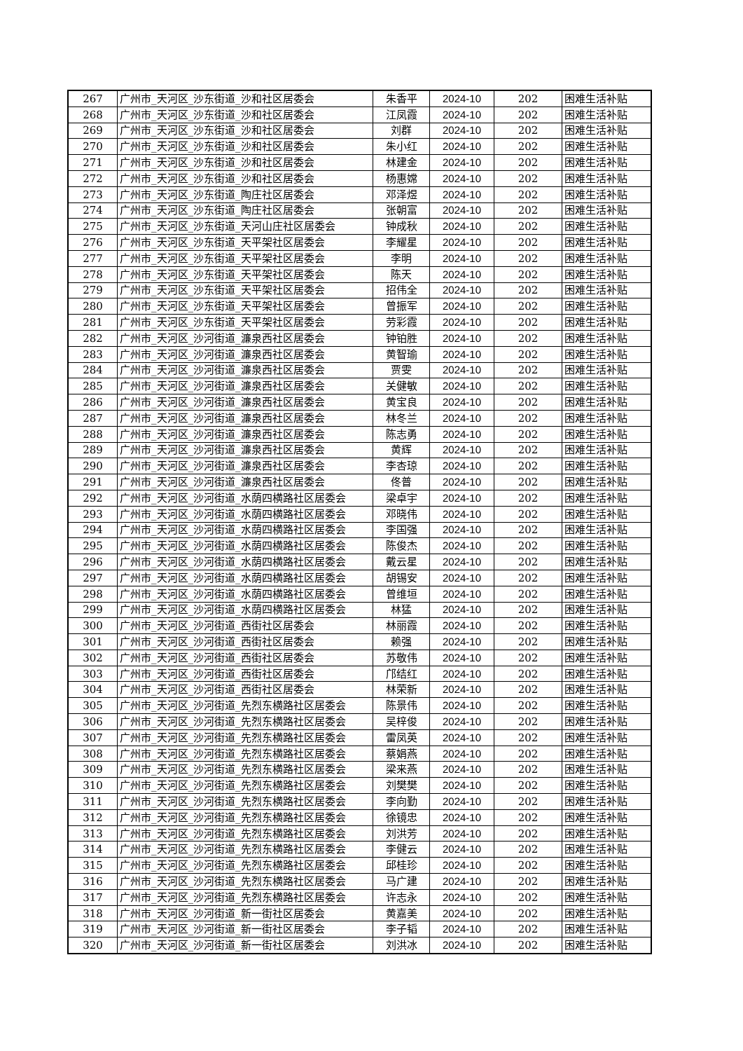| 267 | 广州市_天河区_沙东街道_沙和社区居委会 | 朱香平 | 2024-10 | 202 | 困难生活补贴 |
| 268 | 广州市_天河区_沙东街道_沙和社区居委会 | 江凤霞 | 2024-10 | 202 | 困难生活补贴 |
| 269 | 广州市_天河区_沙东街道_沙和社区居委会 | 刘群 | 2024-10 | 202 | 困难生活补贴 |
| 270 | 广州市_天河区_沙东街道_沙和社区居委会 | 朱小红 | 2024-10 | 202 | 困难生活补贴 |
| 271 | 广州市_天河区_沙东街道_沙和社区居委会 | 林建金 | 2024-10 | 202 | 困难生活补贴 |
| 272 | 广州市_天河区_沙东街道_沙和社区居委会 | 杨惠嫦 | 2024-10 | 202 | 困难生活补贴 |
| 273 | 广州市_天河区_沙东街道_陶庄社区居委会 | 邓泽煜 | 2024-10 | 202 | 困难生活补贴 |
| 274 | 广州市_天河区_沙东街道_陶庄社区居委会 | 张朝富 | 2024-10 | 202 | 困难生活补贴 |
| 275 | 广州市_天河区_沙东街道_天河山庄社区居委会 | 钟成秋 | 2024-10 | 202 | 困难生活补贴 |
| 276 | 广州市_天河区_沙东街道_天平架社区居委会 | 李耀星 | 2024-10 | 202 | 困难生活补贴 |
| 277 | 广州市_天河区_沙东街道_天平架社区居委会 | 李明 | 2024-10 | 202 | 困难生活补贴 |
| 278 | 广州市_天河区_沙东街道_天平架社区居委会 | 陈天 | 2024-10 | 202 | 困难生活补贴 |
| 279 | 广州市_天河区_沙东街道_天平架社区居委会 | 招伟全 | 2024-10 | 202 | 困难生活补贴 |
| 280 | 广州市_天河区_沙东街道_天平架社区居委会 | 曾振军 | 2024-10 | 202 | 困难生活补贴 |
| 281 | 广州市_天河区_沙东街道_天平架社区居委会 | 劳彩霞 | 2024-10 | 202 | 困难生活补贴 |
| 282 | 广州市_天河区_沙河街道_濂泉西社区居委会 | 钟铂胜 | 2024-10 | 202 | 困难生活补贴 |
| 283 | 广州市_天河区_沙河街道_濂泉西社区居委会 | 黄智瑜 | 2024-10 | 202 | 困难生活补贴 |
| 284 | 广州市_天河区_沙河街道_濂泉西社区居委会 | 贾雯 | 2024-10 | 202 | 困难生活补贴 |
| 285 | 广州市_天河区_沙河街道_濂泉西社区居委会 | 关健敏 | 2024-10 | 202 | 困难生活补贴 |
| 286 | 广州市_天河区_沙河街道_濂泉西社区居委会 | 黄宝良 | 2024-10 | 202 | 困难生活补贴 |
| 287 | 广州市_天河区_沙河街道_濂泉西社区居委会 | 林冬兰 | 2024-10 | 202 | 困难生活补贴 |
| 288 | 广州市_天河区_沙河街道_濂泉西社区居委会 | 陈志勇 | 2024-10 | 202 | 困难生活补贴 |
| 289 | 广州市_天河区_沙河街道_濂泉西社区居委会 | 黄辉 | 2024-10 | 202 | 困难生活补贴 |
| 290 | 广州市_天河区_沙河街道_濂泉西社区居委会 | 李杏琼 | 2024-10 | 202 | 困难生活补贴 |
| 291 | 广州市_天河区_沙河街道_濂泉西社区居委会 | 佟普 | 2024-10 | 202 | 困难生活补贴 |
| 292 | 广州市_天河区_沙河街道_水荫四横路社区居委会 | 梁卓宇 | 2024-10 | 202 | 困难生活补贴 |
| 293 | 广州市_天河区_沙河街道_水荫四横路社区居委会 | 邓晓伟 | 2024-10 | 202 | 困难生活补贴 |
| 294 | 广州市_天河区_沙河街道_水荫四横路社区居委会 | 李国强 | 2024-10 | 202 | 困难生活补贴 |
| 295 | 广州市_天河区_沙河街道_水荫四横路社区居委会 | 陈俊杰 | 2024-10 | 202 | 困难生活补贴 |
| 296 | 广州市_天河区_沙河街道_水荫四横路社区居委会 | 戴云星 | 2024-10 | 202 | 困难生活补贴 |
| 297 | 广州市_天河区_沙河街道_水荫四横路社区居委会 | 胡锡安 | 2024-10 | 202 | 困难生活补贴 |
| 298 | 广州市_天河区_沙河街道_水荫四横路社区居委会 | 曾维垣 | 2024-10 | 202 | 困难生活补贴 |
| 299 | 广州市_天河区_沙河街道_水荫四横路社区居委会 | 林猛 | 2024-10 | 202 | 困难生活补贴 |
| 300 | 广州市_天河区_沙河街道_西街社区居委会 | 林丽霞 | 2024-10 | 202 | 困难生活补贴 |
| 301 | 广州市_天河区_沙河街道_西街社区居委会 | 赖强 | 2024-10 | 202 | 困难生活补贴 |
| 302 | 广州市_天河区_沙河街道_西街社区居委会 | 苏敬伟 | 2024-10 | 202 | 困难生活补贴 |
| 303 | 广州市_天河区_沙河街道_西街社区居委会 | 邝结红 | 2024-10 | 202 | 困难生活补贴 |
| 304 | 广州市_天河区_沙河街道_西街社区居委会 | 林荣新 | 2024-10 | 202 | 困难生活补贴 |
| 305 | 广州市_天河区_沙河街道_先烈东横路社区居委会 | 陈景伟 | 2024-10 | 202 | 困难生活补贴 |
| 306 | 广州市_天河区_沙河街道_先烈东横路社区居委会 | 吴梓俊 | 2024-10 | 202 | 困难生活补贴 |
| 307 | 广州市_天河区_沙河街道_先烈东横路社区居委会 | 雷凤英 | 2024-10 | 202 | 困难生活补贴 |
| 308 | 广州市_天河区_沙河街道_先烈东横路社区居委会 | 蔡娟燕 | 2024-10 | 202 | 困难生活补贴 |
| 309 | 广州市_天河区_沙河街道_先烈东横路社区居委会 | 梁来燕 | 2024-10 | 202 | 困难生活补贴 |
| 310 | 广州市_天河区_沙河街道_先烈东横路社区居委会 | 刘樊樊 | 2024-10 | 202 | 困难生活补贴 |
| 311 | 广州市_天河区_沙河街道_先烈东横路社区居委会 | 李向勤 | 2024-10 | 202 | 困难生活补贴 |
| 312 | 广州市_天河区_沙河街道_先烈东横路社区居委会 | 徐镜忠 | 2024-10 | 202 | 困难生活补贴 |
| 313 | 广州市_天河区_沙河街道_先烈东横路社区居委会 | 刘洪芳 | 2024-10 | 202 | 困难生活补贴 |
| 314 | 广州市_天河区_沙河街道_先烈东横路社区居委会 | 李健云 | 2024-10 | 202 | 困难生活补贴 |
| 315 | 广州市_天河区_沙河街道_先烈东横路社区居委会 | 邱桂珍 | 2024-10 | 202 | 困难生活补贴 |
| 316 | 广州市_天河区_沙河街道_先烈东横路社区居委会 | 马广建 | 2024-10 | 202 | 困难生活补贴 |
| 317 | 广州市_天河区_沙河街道_先烈东横路社区居委会 | 许志永 | 2024-10 | 202 | 困难生活补贴 |
| 318 | 广州市_天河区_沙河街道_新一街社区居委会 | 黄嘉美 | 2024-10 | 202 | 困难生活补贴 |
| 319 | 广州市_天河区_沙河街道_新一街社区居委会 | 李子韬 | 2024-10 | 202 | 困难生活补贴 |
| 320 | 广州市_天河区_沙河街道_新一街社区居委会 | 刘洪冰 | 2024-10 | 202 | 困难生活补贴 |